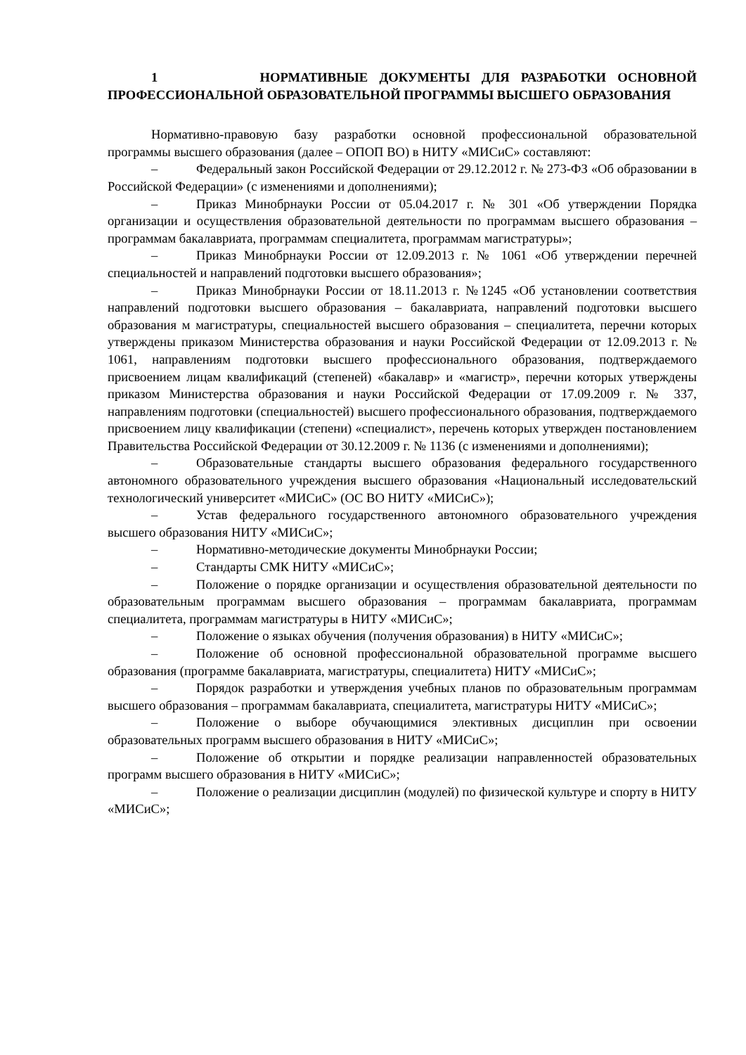1 НОРМАТИВНЫЕ ДОКУМЕНТЫ ДЛЯ РАЗРАБОТКИ ОСНОВНОЙ ПРОФЕССИОНАЛЬНОЙ ОБРАЗОВАТЕЛЬНОЙ ПРОГРАММЫ ВЫСШЕГО ОБРАЗОВАНИЯ
Нормативно-правовую базу разработки основной профессиональной образовательной программы высшего образования (далее – ОПОП ВО) в НИТУ «МИСиС» составляют:
– Федеральный закон Российской Федерации от 29.12.2012 г. № 273-ФЗ «Об образовании в Российской Федерации» (с изменениями и дополнениями);
– Приказ Минобрнауки России от 05.04.2017 г. № 301 «Об утверждении Порядка организации и осуществления образовательной деятельности по программам высшего образования – программам бакалавриата, программам специалитета, программам магистратуры»;
– Приказ Минобрнауки России от 12.09.2013 г. № 1061 «Об утверждении перечней специальностей и направлений подготовки высшего образования»;
– Приказ Минобрнауки России от 18.11.2013 г. №1245 «Об установлении соответствия направлений подготовки высшего образования – бакалавриата, направлений подготовки высшего образования м магистратуры, специальностей высшего образования – специалитета, перечни которых утверждены приказом Министерства образования и науки Российской Федерации от 12.09.2013 г. № 1061, направлениям подготовки высшего профессионального образования, подтверждаемого присвоением лицам квалификаций (степеней) «бакалавр» и «магистр», перечни которых утверждены приказом Министерства образования и науки Российской Федерации от 17.09.2009 г. № 337, направлениям подготовки (специальностей) высшего профессионального образования, подтверждаемого присвоением лицу квалификации (степени) «специалист», перечень которых утвержден постановлением Правительства Российской Федерации от 30.12.2009 г. № 1136 (с изменениями и дополнениями);
– Образовательные стандарты высшего образования федерального государственного автономного образовательного учреждения высшего образования «Национальный исследовательский технологический университет «МИСиС» (ОС ВО НИТУ «МИСиС»);
– Устав федерального государственного автономного образовательного учреждения высшего образования НИТУ «МИСиС»;
– Нормативно-методические документы Минобрнауки России;
– Стандарты СМК НИТУ «МИСиС»;
– Положение о порядке организации и осуществления образовательной деятельности по образовательным программам высшего образования – программам бакалавриата, программам специалитета, программам магистратуры в НИТУ «МИСиС»;
– Положение о языках обучения (получения образования) в НИТУ «МИСиС»;
– Положение об основной профессиональной образовательной программе высшего образования (программе бакалавриата, магистратуры, специалитета) НИТУ «МИСиС»;
– Порядок разработки и утверждения учебных планов по образовательным программам высшего образования – программам бакалавриата, специалитета, магистратуры НИТУ «МИСиС»;
– Положение о выборе обучающимися элективных дисциплин при освоении образовательных программ высшего образования в НИТУ «МИСиС»;
– Положение об открытии и порядке реализации направленностей образовательных программ высшего образования в НИТУ «МИСиС»;
– Положение о реализации дисциплин (модулей) по физической культуре и спорту в НИТУ «МИСиС»;